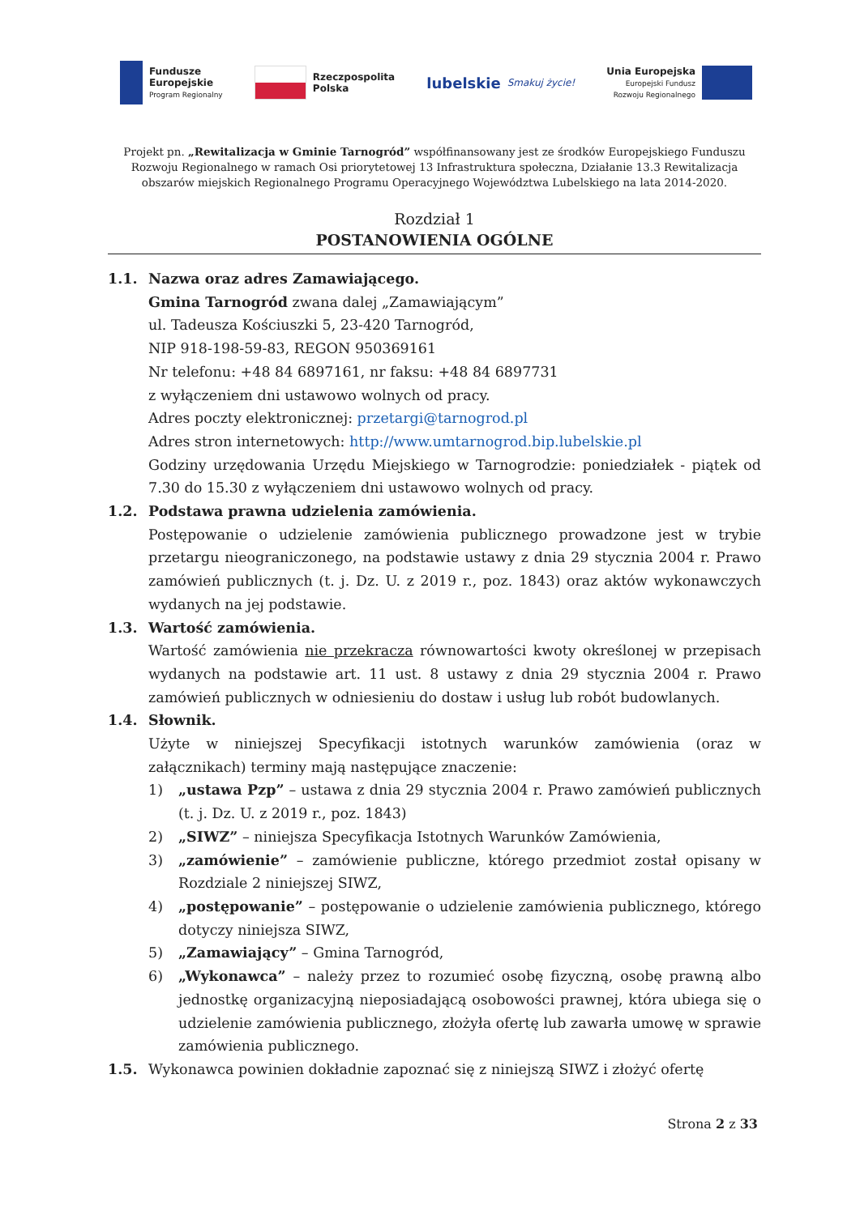Fundusze
Europejskie
Program Regionalny
Rzeczpospolita
Polska
lubelskie Smakuj życie!
Unia Europejska
Europejski Fundusz
Rozwoju Regionalnego
Projekt pn. „Rewitalizacja w Gminie Tarnogród” współfinansowany jest ze środków Europejskiego Funduszu Rozwoju Regionalnego w ramach Osi priorytetowej 13 Infrastruktura społeczna, Działanie 13.3 Rewitalizacja obszarów miejskich Regionalnego Programu Operacyjnego Województwa Lubelskiego na lata 2014-2020.
Rozdział 1
POSTANOWIENIA OGÓLNE
1.1. Nazwa oraz adres Zamawiającego.
Gmina Tarnogród zwana dalej „Zamawiającym”
ul. Tadeusza Kościuszki 5, 23-420 Tarnogród,
NIP 918-198-59-83, REGON 950369161
Nr telefonu: +48 84 6897161, nr faksu: +48 84 6897731
z wyłączeniem dni ustawowo wolnych od pracy.
Adres poczty elektronicznej: przetargi@tarnogrod.pl
Adres stron internetowych: http://www.umtarnogrod.bip.lubelskie.pl
Godziny urzędowania Urzędu Miejskiego w Tarnogrodzie: poniedziałek - piątek od 7.30 do 15.30 z wyłączeniem dni ustawowo wolnych od pracy.
1.2. Podstawa prawna udzielenia zamówienia.
Postępowanie o udzielenie zamówienia publicznego prowadzone jest w trybie przetargu nieograniczonego, na podstawie ustawy z dnia 29 stycznia 2004 r. Prawo zamówień publicznych (t. j. Dz. U. z 2019 r., poz. 1843) oraz aktów wykonawczych wydanych na jej podstawie.
1.3. Wartość zamówienia.
Wartość zamówienia nie przekracza równowartości kwoty określonej w przepisach wydanych na podstawie art. 11 ust. 8 ustawy z dnia 29 stycznia 2004 r. Prawo zamówień publicznych w odniesieniu do dostaw i usług lub robót budowlanych.
1.4. Słownik.
Użyte w niniejszej Specyfikacji istotnych warunków zamówienia (oraz w załącznikach) terminy mają następujące znaczenie:
1) „ustawa Pzp” – ustawa z dnia 29 stycznia 2004 r. Prawo zamówień publicznych (t. j. Dz. U. z 2019 r., poz. 1843)
2) „SIWZ” – niniejsza Specyfikacja Istotnych Warunków Zamówienia,
3) „zamówienie” – zamówienie publiczne, którego przedmiot został opisany w Rozdziale 2 niniejszej SIWZ,
4) „postępowanie” – postępowanie o udzielenie zamówienia publicznego, którego dotyczy niniejsza SIWZ,
5) „Zamawiający” – Gmina Tarnogród,
6) „Wykonawca” – należy przez to rozumieć osobę fizyczną, osobę prawną albo jednostkę organizacyjną nieposiadającą osobowości prawnej, która ubiega się o udzielenie zamówienia publicznego, złożyła ofertę lub zawarła umowę w sprawie zamówienia publicznego.
1.5. Wykonawca powinien dokładnie zapoznać się z niniejszą SIWZ i złożyć ofertę
Strona 2 z 33